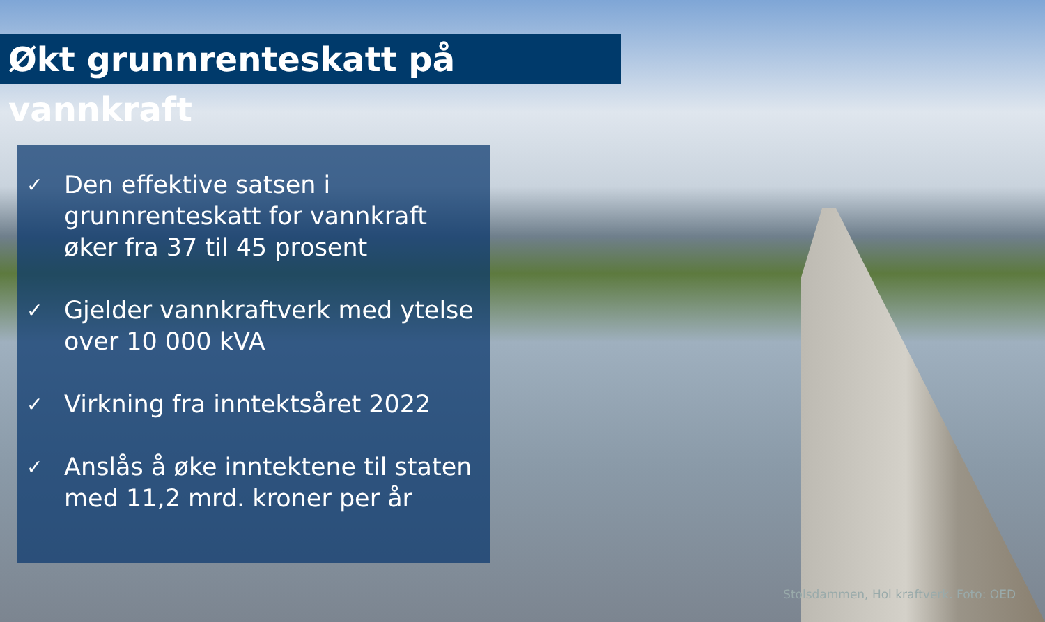Økt grunnrenteskatt på vannkraft
✓ Den effektive satsen i grunnrenteskatt for vannkraft øker fra 37 til 45 prosent
✓ Gjelder vannkraftverk med ytelse over 10 000 kVA
✓ Virkning fra inntektsåret 2022
✓ Anslås å øke inntektene til staten med 11,2 mrd. kroner per år
Stolsdammen, Hol kraftverk. Foto: OED